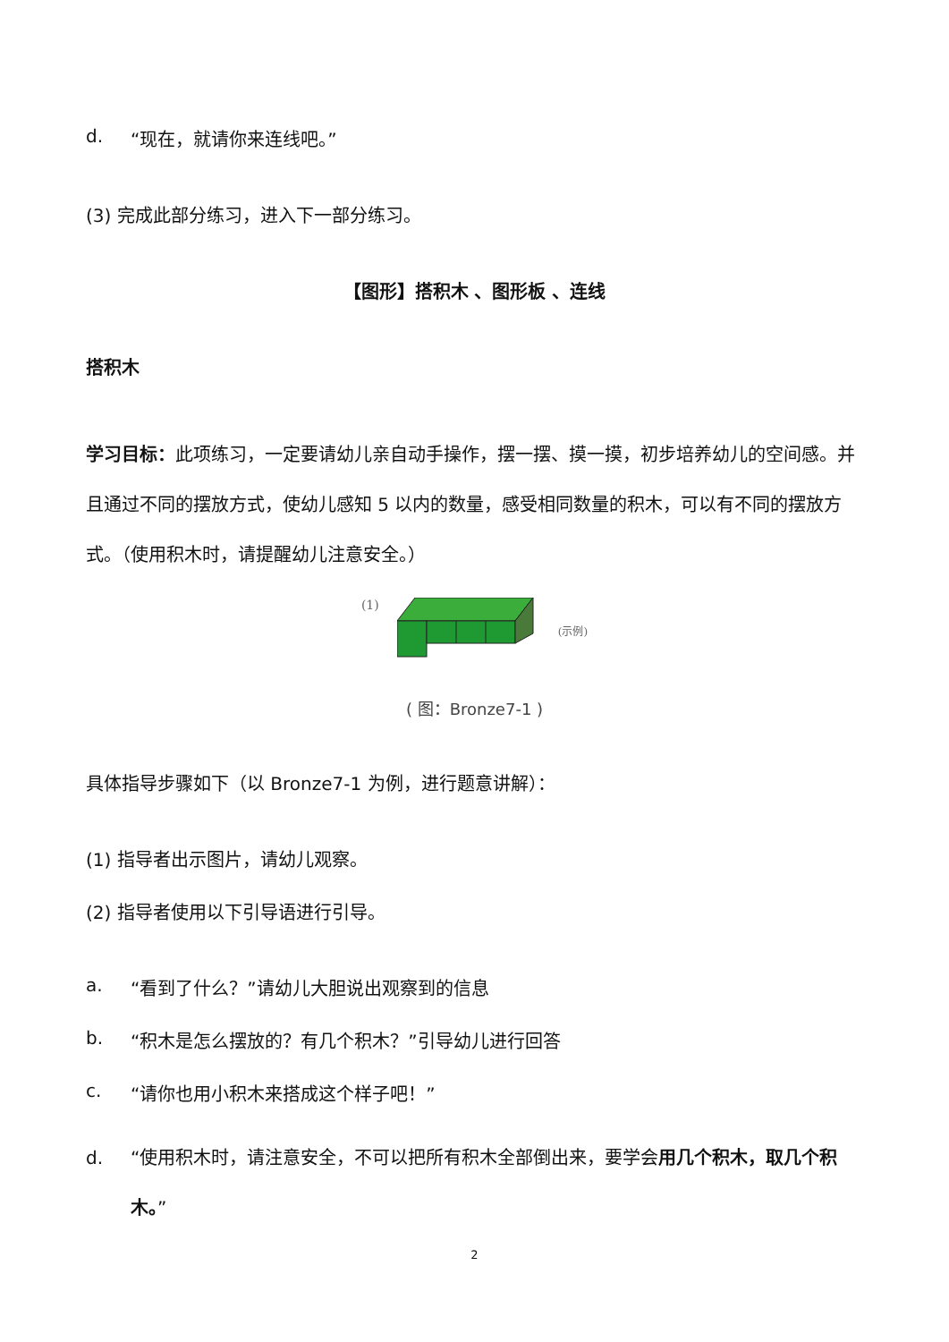d. “现在，就请你来连线吧。”
(3) 完成此部分练习，进入下一部分练习。
【图形】搭积木 、图形板 、连线
搭积木
学习目标：此项练习，一定要请幼儿亲自动手操作，摆一摆、摸一摸，初步培养幼儿的空间感。并且通过不同的摆放方式，使幼儿感知 5 以内的数量，感受相同数量的积木，可以有不同的摆放方式。（使用积木时，请提醒幼儿注意安全。）
(1) (示例)
( 图：Bronze7-1 )
具体指导步骤如下（以 Bronze7-1 为例，进行题意讲解）：
(1) 指导者出示图片，请幼儿观察。
(2) 指导者使用以下引导语进行引导。
a. “看到了什么？”请幼儿大胆说出观察到的信息
b. “积木是怎么摆放的？有几个积木？”引导幼儿进行回答
c. “请你也用小积木来搭成这个样子吧！”
d. “使用积木时，请注意安全，不可以把所有积木全部倒出来，要学会用几个积木，取几个积木。”
2